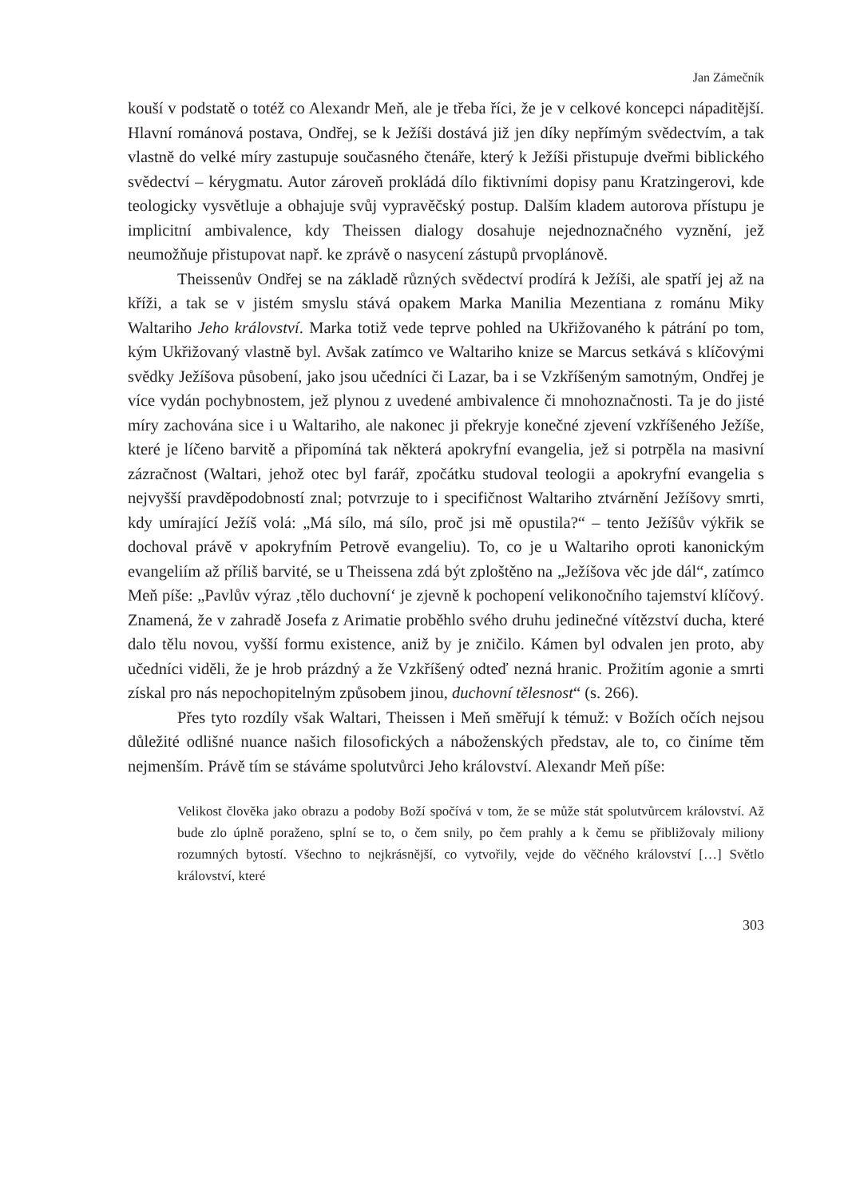Jan Zámečník
kouší v podstatě o totéž co Alexandr Meň, ale je třeba říci, že je v celkové koncepci nápaditější. Hlavní románová postava, Ondřej, se k Ježíši dostává již jen díky nepřímým svědectvím, a tak vlastně do velké míry zastupuje současného čtenáře, který k Ježíši přistupuje dveřmi biblického svědectví – kérygmatu. Autor zároveň prokládá dílo fiktivními dopisy panu Kratzingerovi, kde teologicky vysvětluje a obhajuje svůj vypravěčský postup. Dalším kladem autorova přístupu je implicitní ambivalence, kdy Theissen dialogy dosahuje nejednoznačného vyznění, jež neumožňuje přistupovat např. ke zprávě o nasycení zástupů prvoplánově.
Theissenův Ondřej se na základě různých svědectví prodírá k Ježíši, ale spatří jej až na kříži, a tak se v jistém smyslu stává opakem Marka Manilia Mezentiana z románu Miky Waltariho Jeho království. Marka totiž vede teprve pohled na Ukřižovaného k pátrání po tom, kým Ukřižovaný vlastně byl. Avšak zatímco ve Waltariho knize se Marcus setkává s klíčovými svědky Ježíšova působení, jako jsou učedníci či Lazar, ba i se Vzkříšeným samotným, Ondřej je více vydán pochybnostem, jež plynou z uvedené ambivalence či mnohoznačnosti. Ta je do jisté míry zachována sice i u Waltariho, ale nakonec ji překryje konečné zjevení vzkříšeného Ježíše, které je líčeno barvitě a připomíná tak některá apokryfní evangelia, jež si potrpěla na masivní zázračnost (Waltari, jehož otec byl farář, zpočátku studoval teologii a apokryfní evangelia s nejvyšší pravděpodobností znal; potvrzuje to i specifičnost Waltariho ztvárnění Ježíšovy smrti, kdy umírající Ježíš volá: „Má sílo, má sílo, proč jsi mě opustila?“ – tento Ježíšův výkřik se dochoval právě v apokryfním Petrově evangeliu). To, co je u Waltariho oproti kanonickým evangeliím až příliš barvité, se u Theissena zdá být zploštěno na „Ježíšova věc jde dál“, zatímco Meň píše: „Pavlův výraz ‚tělo duchovní‘ je zjevně k pochopení velikonočního tajemství klíčový. Znamená, že v zahradě Josefa z Arimatie proběhlo svého druhu jedinečné vítězství ducha, které dalo tělu novou, vyšší formu existence, aniž by je zničilo. Kámen byl odvalen jen proto, aby učedníci viděli, že je hrob prázdný a že Vzkříšený odteď nezná hranic. Prožitím agonie a smrti získal pro nás nepochopitelným způsobem jinou, duchovní tělesnost“ (s. 266).
Přes tyto rozdíly však Waltari, Theissen i Meň směřují k témuž: v Božích očích nejsou důležité odlišné nuance našich filosofických a náboženských představ, ale to, co činíme těm nejmenším. Právě tím se stáváme spolutvůrci Jeho království. Alexandr Meň píše:
Velikost člověka jako obrazu a podoby Boží spočívá v tom, že se může stát spolutvůrcem království. Až bude zlo úplně poraženo, splní se to, o čem snily, po čem prahly a k čemu se přibližovaly miliony rozumných bytostí. Všechno to nejkrásnější, co vytvořily, vejde do věčného království […] Světlo království, které
303